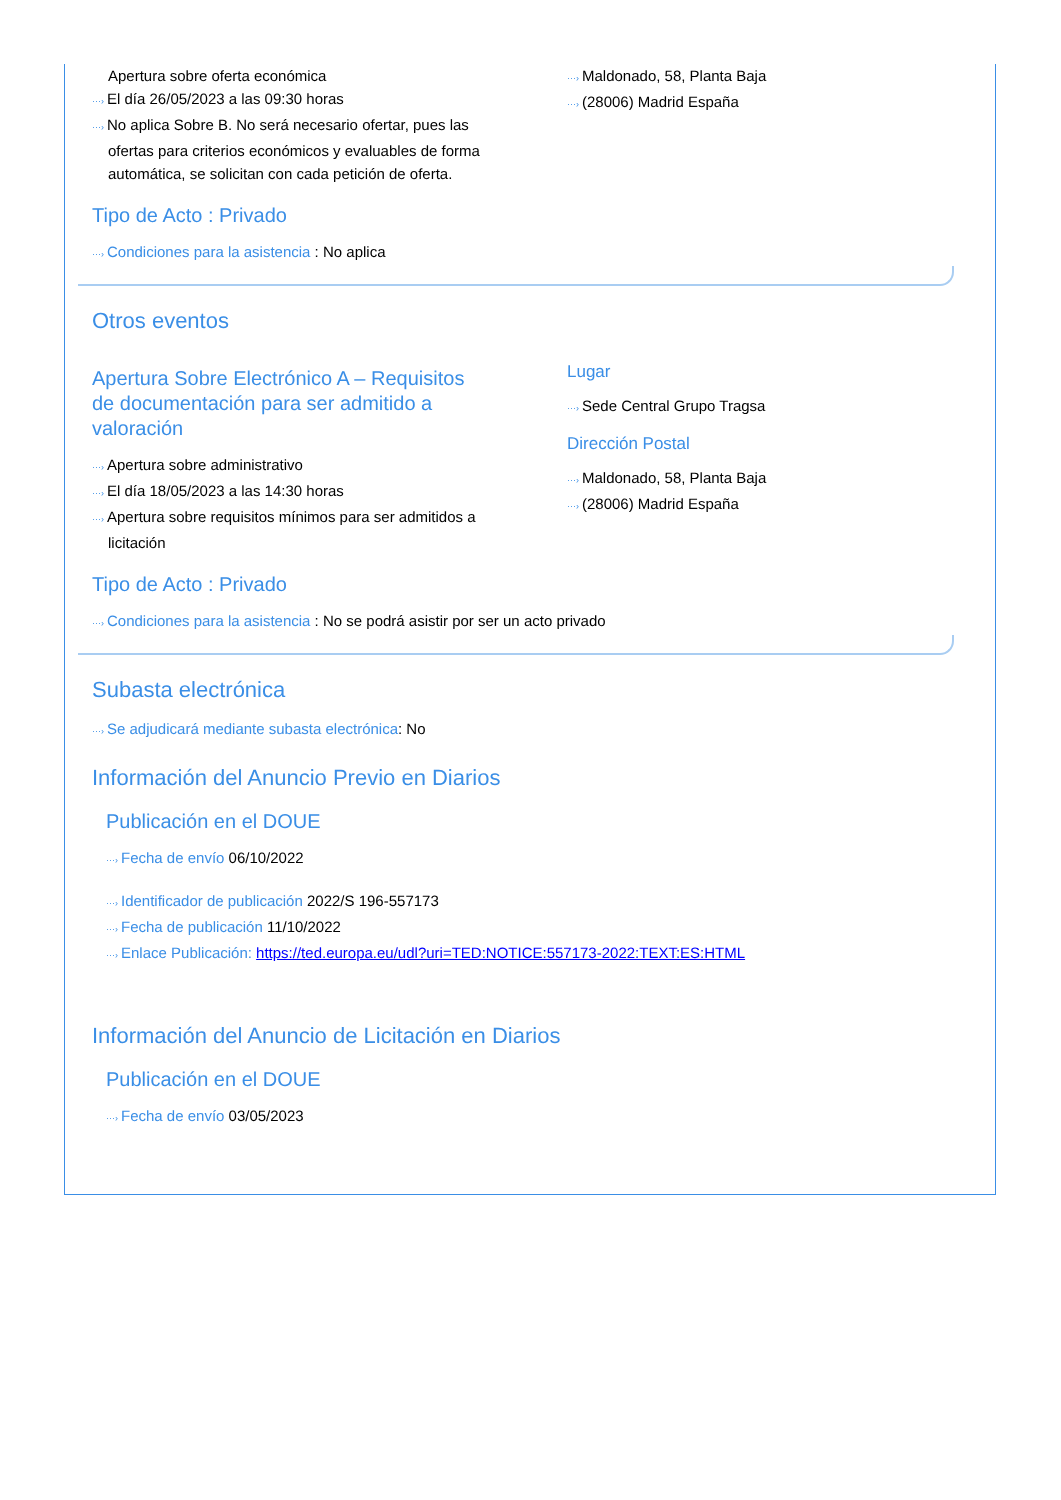Apertura sobre oferta económica
···› El día 26/05/2023 a las 09:30 horas
···› No aplica Sobre B. No será necesario ofertar, pues las
ofertas para criterios económicos y evaluables de forma automática, se solicitan con cada petición de oferta.
···› Maldonado, 58, Planta Baja
···› (28006) Madrid España
Tipo de Acto : Privado
···› Condiciones para la asistencia : No aplica
Otros eventos
Apertura Sobre Electrónico A – Requisitos de documentación para ser admitido a valoración
···› Apertura sobre administrativo
···› El día 18/05/2023 a las 14:30 horas
···› Apertura sobre requisitos mínimos para ser admitidos a
licitación
Lugar
···› Sede Central Grupo Tragsa
Dirección Postal
···› Maldonado, 58, Planta Baja
···› (28006) Madrid España
Tipo de Acto : Privado
···› Condiciones para la asistencia : No se podrá asistir por ser un acto privado
Subasta electrónica
···› Se adjudicará mediante subasta electrónica: No
Información del Anuncio Previo en Diarios
Publicación en el DOUE
···› Fecha de envío 06/10/2022
···› Identificador de publicación 2022/S 196-557173
···› Fecha de publicación 11/10/2022
···› Enlace Publicación: https://ted.europa.eu/udl?uri=TED:NOTICE:557173-2022:TEXT:ES:HTML
Información del Anuncio de Licitación en Diarios
Publicación en el DOUE
···› Fecha de envío 03/05/2023